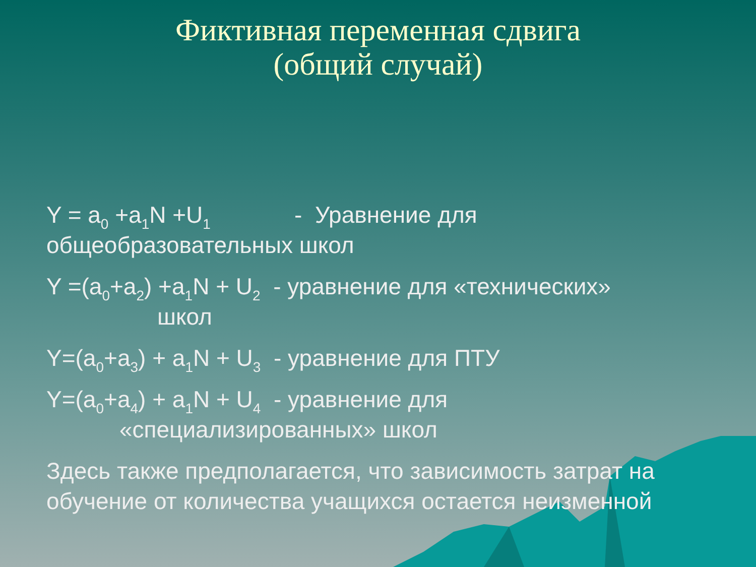Фиктивная переменная сдвига
(общий случай)
Y = a<sub>0</sub> +a<sub>1</sub>N +U<sub>1</sub> - Уравнение для общеобразовательных школ
Y =(a<sub>0</sub>+a<sub>2</sub>) +a<sub>1</sub>N + U<sub>2</sub> - уравнение для «технических»
школ
Y=(a<sub>0</sub>+a<sub>3</sub>) + a<sub>1</sub>N + U<sub>3</sub> - уравнение для ПТУ
Y=(a<sub>0</sub>+a<sub>4</sub>) + a<sub>1</sub>N + U<sub>4</sub> - уравнение для
«специализированных» школ
Здесь также предполагается, что зависимость затрат на обучение от количества учащихся остается неизменной